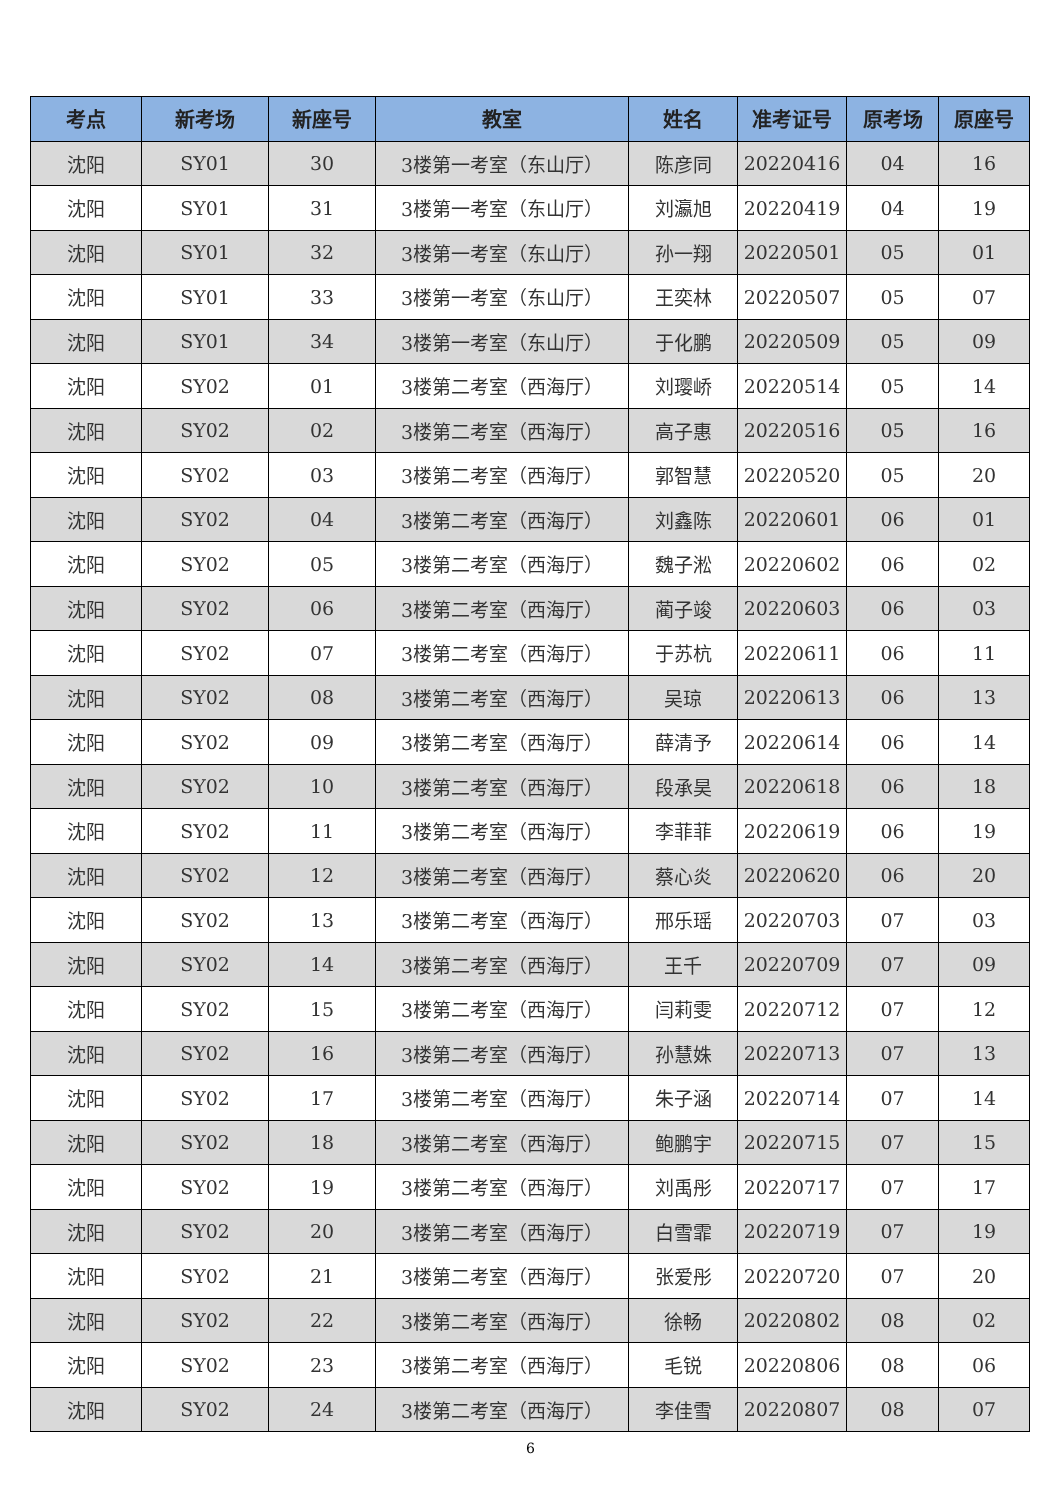| 考点 | 新考场 | 新座号 | 教室 | 姓名 | 准考证号 | 原考场 | 原座号 |
| --- | --- | --- | --- | --- | --- | --- | --- |
| 沈阳 | SY01 | 30 | 3楼第一考室（东山厅） | 陈彦同 | 20220416 | 04 | 16 |
| 沈阳 | SY01 | 31 | 3楼第一考室（东山厅） | 刘瀛旭 | 20220419 | 04 | 19 |
| 沈阳 | SY01 | 32 | 3楼第一考室（东山厅） | 孙一翔 | 20220501 | 05 | 01 |
| 沈阳 | SY01 | 33 | 3楼第一考室（东山厅） | 王奕林 | 20220507 | 05 | 07 |
| 沈阳 | SY01 | 34 | 3楼第一考室（东山厅） | 于化鹏 | 20220509 | 05 | 09 |
| 沈阳 | SY02 | 01 | 3楼第二考室（西海厅） | 刘璎峤 | 20220514 | 05 | 14 |
| 沈阳 | SY02 | 02 | 3楼第二考室（西海厅） | 高子惠 | 20220516 | 05 | 16 |
| 沈阳 | SY02 | 03 | 3楼第二考室（西海厅） | 郭智慧 | 20220520 | 05 | 20 |
| 沈阳 | SY02 | 04 | 3楼第二考室（西海厅） | 刘鑫陈 | 20220601 | 06 | 01 |
| 沈阳 | SY02 | 05 | 3楼第二考室（西海厅） | 魏子淞 | 20220602 | 06 | 02 |
| 沈阳 | SY02 | 06 | 3楼第二考室（西海厅） | 蔺子竣 | 20220603 | 06 | 03 |
| 沈阳 | SY02 | 07 | 3楼第二考室（西海厅） | 于苏杭 | 20220611 | 06 | 11 |
| 沈阳 | SY02 | 08 | 3楼第二考室（西海厅） | 吴琼 | 20220613 | 06 | 13 |
| 沈阳 | SY02 | 09 | 3楼第二考室（西海厅） | 薛清予 | 20220614 | 06 | 14 |
| 沈阳 | SY02 | 10 | 3楼第二考室（西海厅） | 段承昊 | 20220618 | 06 | 18 |
| 沈阳 | SY02 | 11 | 3楼第二考室（西海厅） | 李菲菲 | 20220619 | 06 | 19 |
| 沈阳 | SY02 | 12 | 3楼第二考室（西海厅） | 蔡心炎 | 20220620 | 06 | 20 |
| 沈阳 | SY02 | 13 | 3楼第二考室（西海厅） | 邢乐瑶 | 20220703 | 07 | 03 |
| 沈阳 | SY02 | 14 | 3楼第二考室（西海厅） | 王千 | 20220709 | 07 | 09 |
| 沈阳 | SY02 | 15 | 3楼第二考室（西海厅） | 闫莉雯 | 20220712 | 07 | 12 |
| 沈阳 | SY02 | 16 | 3楼第二考室（西海厅） | 孙慧姝 | 20220713 | 07 | 13 |
| 沈阳 | SY02 | 17 | 3楼第二考室（西海厅） | 朱子涵 | 20220714 | 07 | 14 |
| 沈阳 | SY02 | 18 | 3楼第二考室（西海厅） | 鲍鹏宇 | 20220715 | 07 | 15 |
| 沈阳 | SY02 | 19 | 3楼第二考室（西海厅） | 刘禹彤 | 20220717 | 07 | 17 |
| 沈阳 | SY02 | 20 | 3楼第二考室（西海厅） | 白雪霏 | 20220719 | 07 | 19 |
| 沈阳 | SY02 | 21 | 3楼第二考室（西海厅） | 张爱彤 | 20220720 | 07 | 20 |
| 沈阳 | SY02 | 22 | 3楼第二考室（西海厅） | 徐畅 | 20220802 | 08 | 02 |
| 沈阳 | SY02 | 23 | 3楼第二考室（西海厅） | 毛锐 | 20220806 | 08 | 06 |
| 沈阳 | SY02 | 24 | 3楼第二考室（西海厅） | 李佳雪 | 20220807 | 08 | 07 |
6